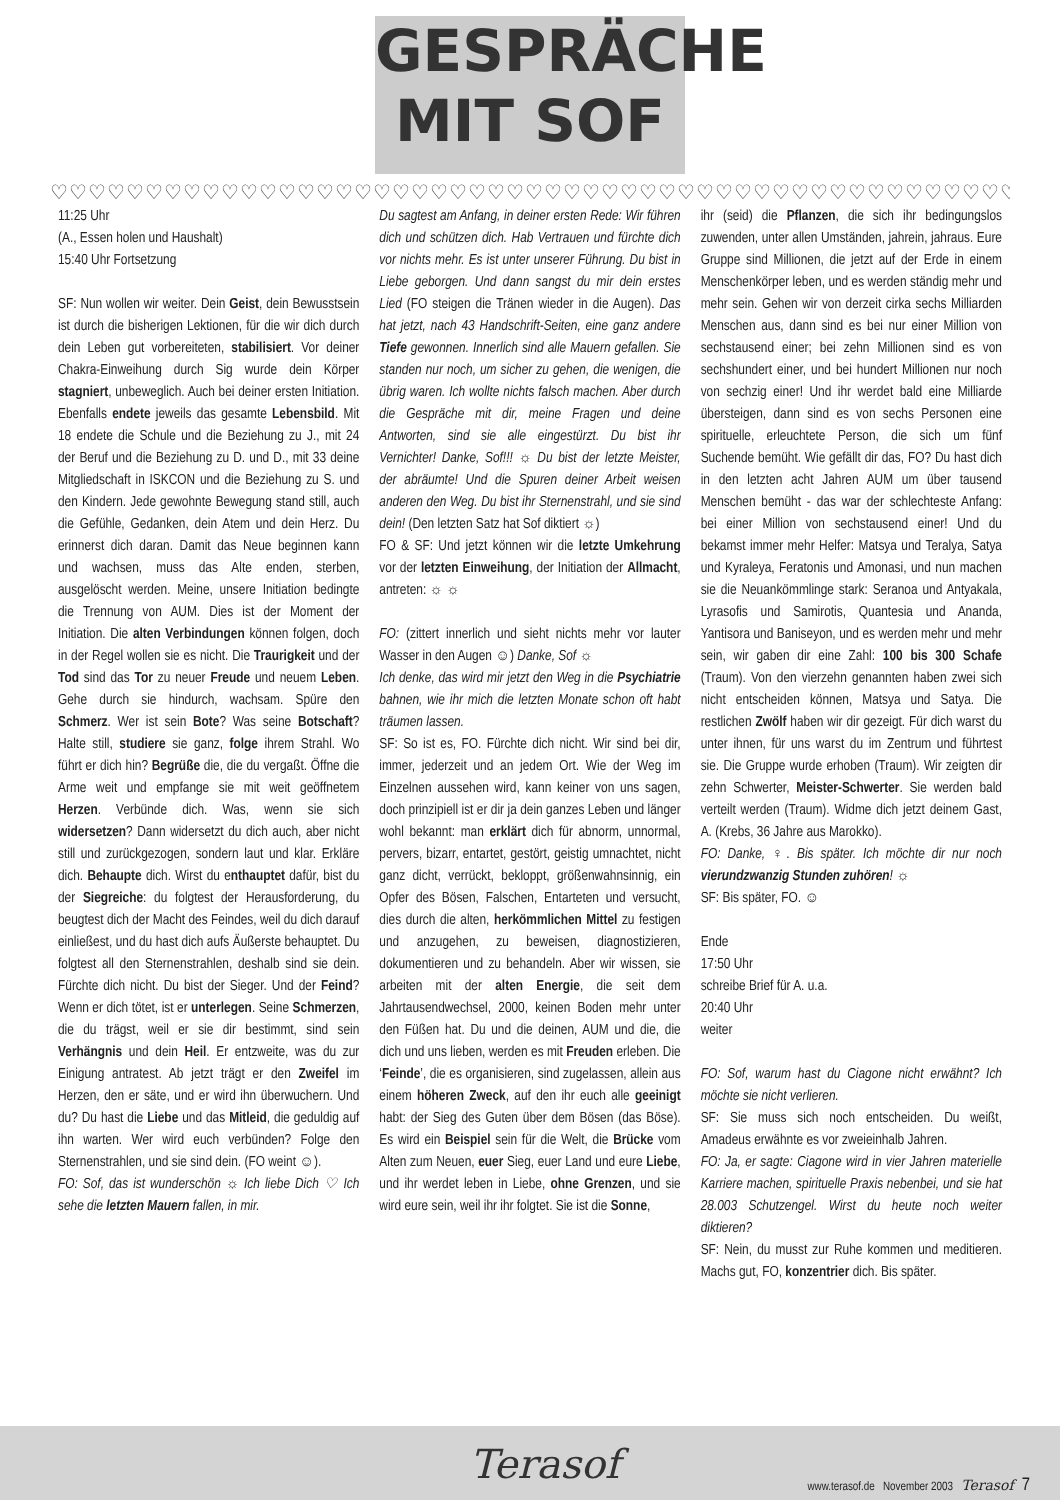GESPRÄCHE
MIT SOF
♡♡♡♡♡♡♡♡♡♡♡♡♡♡♡♡♡♡♡♡♡♡♡♡♡♡♡♡♡♡♡♡♡♡♡♡♡♡♡♡♡♡♡♡♡♡♡♡♡♡♡♡♡♡♡♡♡♡♡♡
11:25 Uhr
(A., Essen holen und Haushalt)
15:40 Uhr Fortsetzung
SF: Nun wollen wir weiter. Dein Geist, dein Bewusstsein ist durch die bisherigen Lektionen, für die wir dich durch dein Leben gut vorbereiteten, stabilisiert. Vor deiner Chakra-Einweihung durch Sig wurde dein Körper stagniert, unbeweglich. Auch bei deiner ersten Initiation. Ebenfalls endete jeweils das gesamte Lebensbild. Mit 18 endete die Schule und die Beziehung zu J., mit 24 der Beruf und die Beziehung zu D. und D., mit 33 deine Mitgliedschaft in ISKCON und die Beziehung zu S. und den Kindern. Jede gewohnte Bewegung stand still, auch die Gefühle, Gedanken, dein Atem und dein Herz. Du erinnerst dich daran. Damit das Neue beginnen kann und wachsen, muss das Alte enden, sterben, ausgelöscht werden. Meine, unsere Initiation bedingte die Trennung von AUM. Dies ist der Moment der Initiation. Die alten Verbindungen können folgen, doch in der Regel wollen sie es nicht. Die Traurigkeit und der Tod sind das Tor zu neuer Freude und neuem Leben. Gehe durch sie hindurch, wachsam. Spüre den Schmerz. Wer ist sein Bote? Was seine Botschaft? Halte still, studiere sie ganz, folge ihrem Strahl. Wo führt er dich hin? Begrüße die, die du vergaßt. Öffne die Arme weit und empfange sie mit weit geöffnetem Herzen. Verbünde dich. Was, wenn sie sich widersetzen? Dann widersetzt du dich auch, aber nicht still und zurückgezogen, sondern laut und klar. Erkläre dich. Behaupte dich. Wirst du enthauptet dafür, bist du der Siegreiche: du folgtest der Herausforderung, du beugtest dich der Macht des Feindes, weil du dich darauf einließest, und du hast dich aufs Äußerste behauptet. Du folgtest all den Sternenstrahlen, deshalb sind sie dein. Fürchte dich nicht. Du bist der Sieger. Und der Feind? Wenn er dich tötet, ist er unterlegen. Seine Schmerzen, die du trägst, weil er sie dir bestimmt, sind sein Verhängnis und dein Heil. Er entzweite, was du zur Einigung antratest. Ab jetzt trägt er den Zweifel im Herzen, den er säte, und er wird ihn überwuchern. Und du? Du hast die Liebe und das Mitleid, die geduldig auf ihn warten. Wer wird euch verbünden? Folge den Sternenstrahlen, und sie sind dein. (FO weint ☺).
FO: Sof, das ist wunderschön ☼ Ich liebe Dich ♡ Ich sehe die letzten Mauern fallen, in mir.
Du sagtest am Anfang, in deiner ersten Rede: Wir führen dich und schützen dich. Hab Vertrauen und fürchte dich vor nichts mehr. Es ist unter unserer Führung. Du bist in Liebe geborgen. Und dann sangst du mir dein erstes Lied (FO steigen die Tränen wieder in die Augen). Das hat jetzt, nach 43 Handschrift-Seiten, eine ganz andere Tiefe gewonnen. Innerlich sind alle Mauern gefallen. Sie standen nur noch, um sicher zu gehen, die wenigen, die übrig waren. Ich wollte nichts falsch machen. Aber durch die Gespräche mit dir, meine Fragen und deine Antworten, sind sie alle eingestürzt. Du bist ihr Vernichter! Danke, Sof!!! ☼ Du bist der letzte Meister, der abräumte! Und die Spuren deiner Arbeit weisen anderen den Weg. Du bist ihr Sternenstrahl, und sie sind dein! (Den letzten Satz hat Sof diktiert ☼)
FO & SF: Und jetzt können wir die letzte Umkehrung vor der letzten Einweihung, der Initiation der Allmacht, antreten: ☼ ☼
FO: (zittert innerlich und sieht nichts mehr vor lauter Wasser in den Augen ☺) Danke, Sof ☼
Ich denke, das wird mir jetzt den Weg in die Psychiatrie bahnen, wie ihr mich die letzten Monate schon oft habt träumen lassen.
SF: So ist es, FO. Fürchte dich nicht. Wir sind bei dir, immer, jederzeit und an jedem Ort. Wie der Weg im Einzelnen aussehen wird, kann keiner von uns sagen, doch prinzipiell ist er dir ja dein ganzes Leben und länger wohl bekannt: man erklärt dich für abnorm, unnormal, pervers, bizarr, entartet, gestört, geistig umnachtet, nicht ganz dicht, verrückt, bekloppt, größenwahnsinnig, ein Opfer des Bösen, Falschen, Entarteten und versucht, dies durch die alten, herkömmlichen Mittel zu festigen und anzugehen, zu beweisen, diagnostizieren, dokumentieren und zu behandeln. Aber wir wissen, sie arbeiten mit der alten Energie, die seit dem Jahrtausendwechsel, 2000, keinen Boden mehr unter den Füßen hat. Du und die deinen, AUM und die, die dich und uns lieben, werden es mit Freuden erleben. Die ‘Feinde’, die es organisieren, sind zugelassen, allein aus einem höheren Zweck, auf den ihr euch alle geeinigt habt: der Sieg des Guten über dem Bösen (das Böse). Es wird ein Beispiel sein für die Welt, die Brücke vom Alten zum Neuen, euer Sieg, euer Land und eure Liebe, und ihr werdet leben in Liebe, ohne Grenzen, und sie wird eure sein, weil ihr ihr folgtet. Sie ist die Sonne,
ihr (seid) die Pflanzen, die sich ihr bedingungslos zuwenden, unter allen Umständen, jahrein, jahraus. Eure Gruppe sind Millionen, die jetzt auf der Erde in einem Menschenkörper leben, und es werden ständig mehr und mehr sein. Gehen wir von derzeit cirka sechs Milliarden Menschen aus, dann sind es bei nur einer Million von sechstausend einer; bei zehn Millionen sind es von sechshundert einer, und bei hundert Millionen nur noch von sechzig einer! Und ihr werdet bald eine Milliarde übersteigen, dann sind es von sechs Personen eine spirituelle, erleuchtete Person, die sich um fünf Suchende bemüht. Wie gefällt dir das, FO? Du hast dich in den letzten acht Jahren AUM um über tausend Menschen bemüht - das war der schlechteste Anfang: bei einer Million von sechstausend einer! Und du bekamst immer mehr Helfer: Matsya und Teralya, Satya und Kyraleya, Feratonis und Amonasi, und nun machen sie die Neuankömmlinge stark: Seranoa und Antyakala, Lyrasofis und Samirotis, Quantesia und Ananda, Yantisora und Baniseyon, und es werden mehr und mehr sein, wir gaben dir eine Zahl: 100 bis 300 Schafe (Traum). Von den vierzehn genannten haben zwei sich nicht entscheiden können, Matsya und Satya. Die restlichen Zwölf haben wir dir gezeigt. Für dich warst du unter ihnen, für uns warst du im Zentrum und führtest sie. Die Gruppe wurde erhoben (Traum). Wir zeigten dir zehn Schwerter, Meister-Schwerter. Sie werden bald verteilt werden (Traum). Widme dich jetzt deinem Gast, A. (Krebs, 36 Jahre aus Marokko).
FO: Danke, ♀. Bis später. Ich möchte dir nur noch vierundzwanzig Stunden zuhören! ☼
SF: Bis später, FO. ☺
Ende
17:50 Uhr
schreibe Brief für A. u.a.
20:40 Uhr
weiter
FO: Sof, warum hast du Ciagone nicht erwähnt? Ich möchte sie nicht verlieren.
SF: Sie muss sich noch entscheiden. Du weißt, Amadeus erwähnte es vor zweieinhalb Jahren.
FO: Ja, er sagte: Ciagone wird in vier Jahren materielle Karriere machen, spirituelle Praxis nebenbei, und sie hat 28.003 Schutzengel. Wirst du heute noch weiter diktieren?
SF: Nein, du musst zur Ruhe kommen und meditieren. Machs gut, FO, konzentrier dich. Bis später.
Terasof
www.terasof.de November 2003 Terasof 7